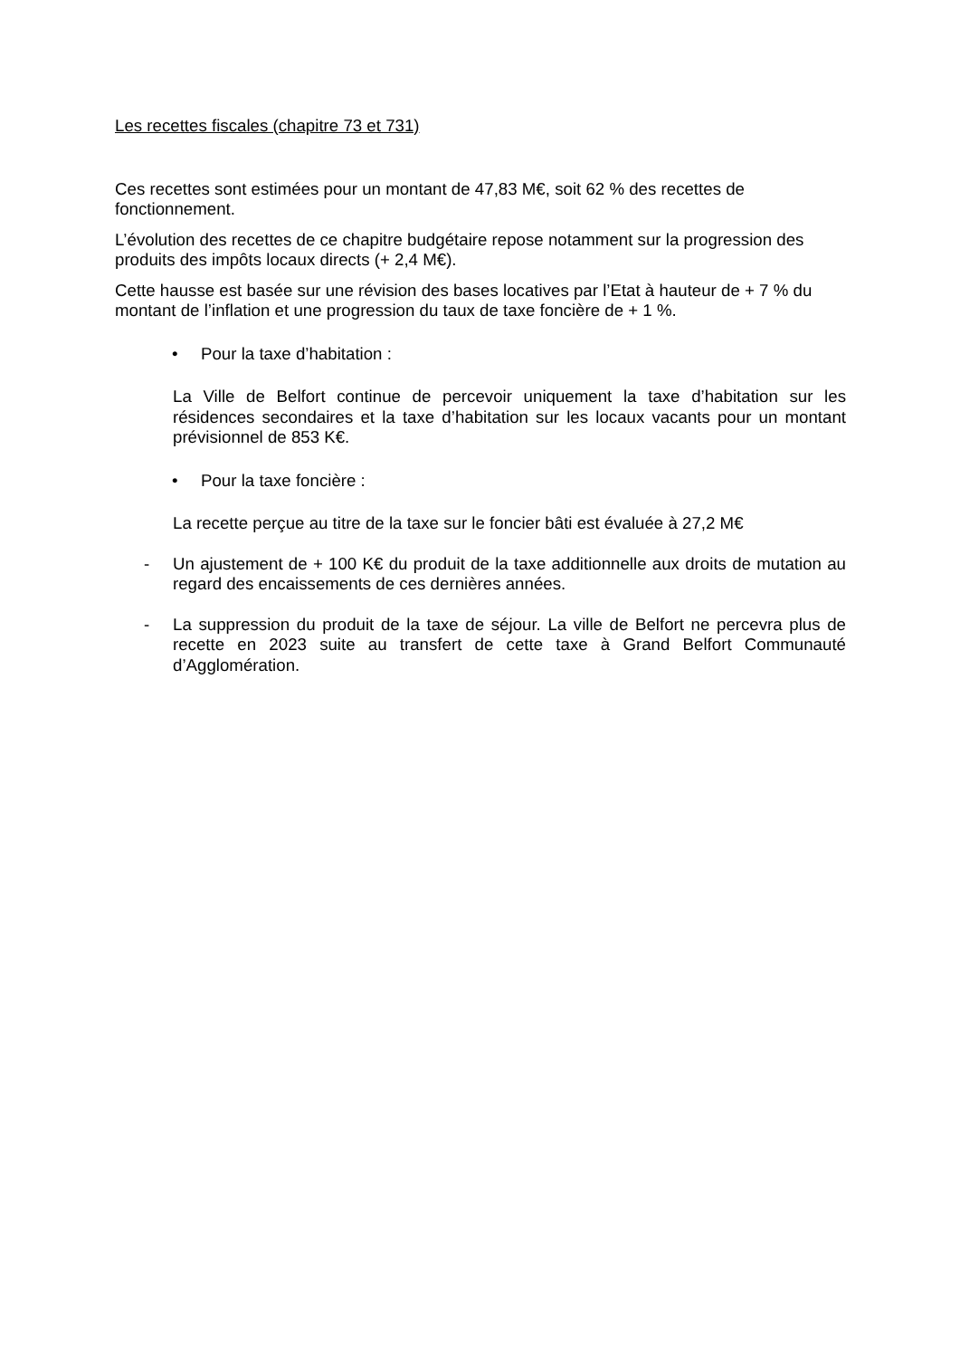Les recettes fiscales (chapitre 73 et 731)
Ces recettes sont estimées pour un montant de 47,83 M€, soit 62 % des recettes de fonctionnement.
L’évolution des recettes de ce chapitre budgétaire repose notamment sur la progression des produits des impôts locaux directs (+ 2,4 M€).
Cette hausse est basée sur une révision des bases locatives par l’Etat à hauteur de + 7 % du montant de l’inflation et une progression du taux de taxe foncière de + 1 %.
• Pour la taxe d’habitation :
La Ville de Belfort continue de percevoir uniquement la taxe d’habitation sur les résidences secondaires et la taxe d’habitation sur les locaux vacants pour un montant prévisionnel de 853 K€.
• Pour la taxe foncière :
La recette perçue au titre de la taxe sur le foncier bâti est évaluée à 27,2 M€
- Un ajustement de + 100 K€ du produit de la taxe additionnelle aux droits de mutation au regard des encaissements de ces dernières années.
- La suppression du produit de la taxe de séjour. La ville de Belfort ne percevra plus de recette en 2023 suite au transfert de cette taxe à Grand Belfort Communauté d’Agglomération.